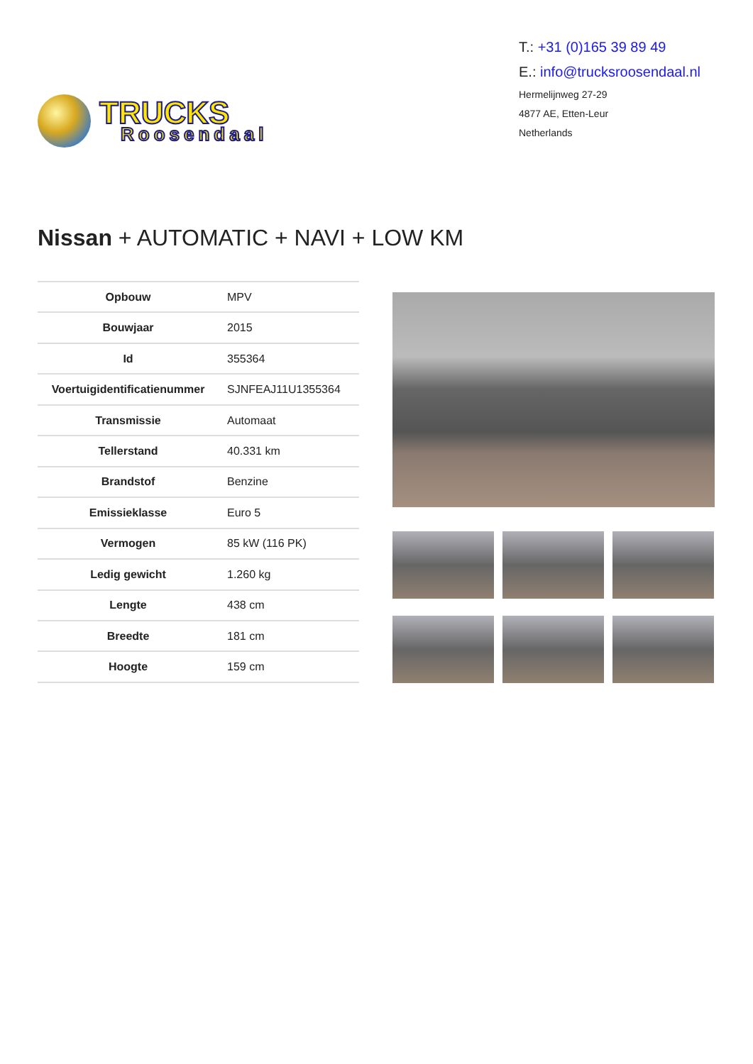TRUCKS
Roosendaal
T.: +31 (0)165 39 89 49
E.: info@trucksroosendaal.nl
Hermelijnweg 27-29
4877 AE, Etten-Leur
Netherlands
Nissan + AUTOMATIC + NAVI + LOW KM
| Opbouw | MPV |
| Bouwjaar | 2015 |
| Id | 355364 |
| Voertuigidentificatienummer | SJNFEAJ11U1355364 |
| Transmissie | Automaat |
| Tellerstand | 40.331 km |
| Brandstof | Benzine |
| Emissieklasse | Euro 5 |
| Vermogen | 85 kW (116 PK) |
| Ledig gewicht | 1.260 kg |
| Lengte | 438 cm |
| Breedte | 181 cm |
| Hoogte | 159 cm |